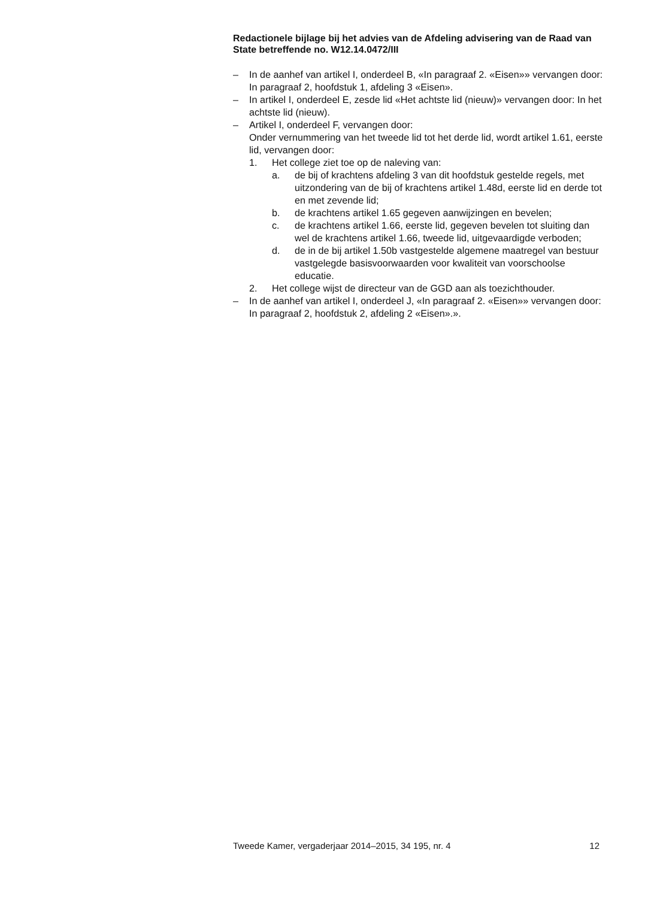Redactionele bijlage bij het advies van de Afdeling advisering van de Raad van State betreffende no. W12.14.0472/III
– In de aanhef van artikel I, onderdeel B, «In paragraaf 2. «Eisen»» vervangen door: In paragraaf 2, hoofdstuk 1, afdeling 3 «Eisen».
– In artikel I, onderdeel E, zesde lid «Het achtste lid (nieuw)» vervangen door: In het achtste lid (nieuw).
– Artikel I, onderdeel F, vervangen door:
Onder vernummering van het tweede lid tot het derde lid, wordt artikel 1.61, eerste lid, vervangen door:
1. Het college ziet toe op de naleving van:
a. de bij of krachtens afdeling 3 van dit hoofdstuk gestelde regels, met uitzondering van de bij of krachtens artikel 1.48d, eerste lid en derde tot en met zevende lid;
b. de krachtens artikel 1.65 gegeven aanwijzingen en bevelen;
c. de krachtens artikel 1.66, eerste lid, gegeven bevelen tot sluiting dan wel de krachtens artikel 1.66, tweede lid, uitgevaardigde verboden;
d. de in de bij artikel 1.50b vastgestelde algemene maatregel van bestuur vastgelegde basisvoorwaarden voor kwaliteit van voorschoolse educatie.
2. Het college wijst de directeur van de GGD aan als toezichthouder.
– In de aanhef van artikel I, onderdeel J, «In paragraaf 2. «Eisen»» vervangen door: In paragraaf 2, hoofdstuk 2, afdeling 2 «Eisen».».
Tweede Kamer, vergaderjaar 2014–2015, 34 195, nr. 4 12